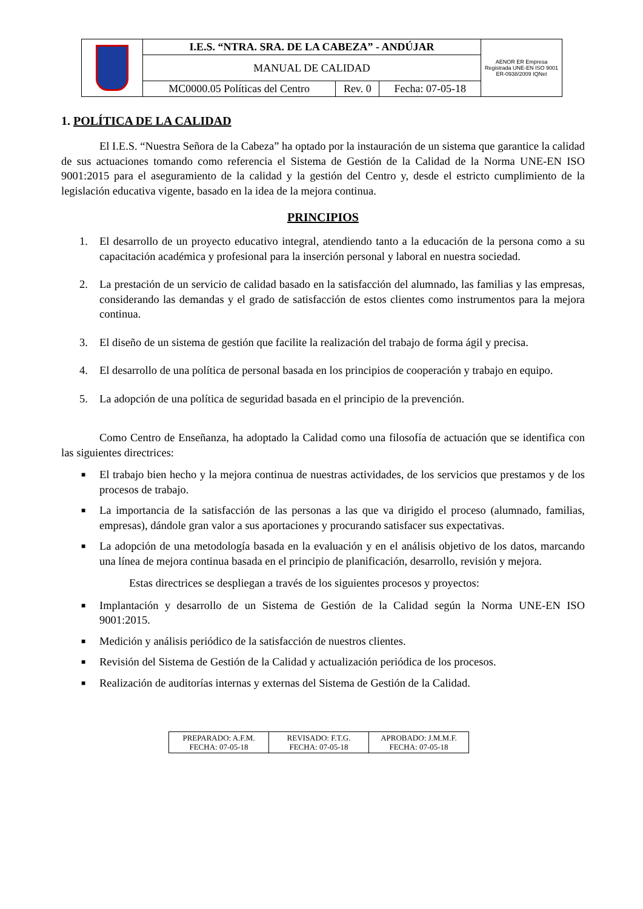| | I.E.S. “NTRA. SRA. DE LA CABEZA” - ANDÚJAR | | | AENOR ER Empresa Registrada UNE-EN ISO 9001 ER-0938/2009 IQNet |
| | MANUAL DE CALIDAD | | | |
| | MC0000.05 Políticas del Centro | Rev. 0 | Fecha: 07-05-18 | |
1. POLÍTICA DE LA CALIDAD
El I.E.S. “Nuestra Señora de la Cabeza” ha optado por la instauración de un sistema que garantice la calidad de sus actuaciones tomando como referencia el Sistema de Gestión de la Calidad de la Norma UNE-EN ISO 9001:2015 para el aseguramiento de la calidad y la gestión del Centro y, desde el estricto cumplimiento de la legislación educativa vigente, basado en la idea de la mejora continua.
PRINCIPIOS
1. El desarrollo de un proyecto educativo integral, atendiendo tanto a la educación de la persona como a su capacitación académica y profesional para la inserción personal y laboral en nuestra sociedad.
2. La prestación de un servicio de calidad basado en la satisfacción del alumnado, las familias y las empresas, considerando las demandas y el grado de satisfacción de estos clientes como instrumentos para la mejora continua.
3. El diseño de un sistema de gestión que facilite la realización del trabajo de forma ágil y precisa.
4. El desarrollo de una política de personal basada en los principios de cooperación y trabajo en equipo.
5. La adopción de una política de seguridad basada en el principio de la prevención.
Como Centro de Enseñanza, ha adoptado la Calidad como una filosofía de actuación que se identifica con las siguientes directrices:
■ El trabajo bien hecho y la mejora continua de nuestras actividades, de los servicios que prestamos y de los procesos de trabajo.
■ La importancia de la satisfacción de las personas a las que va dirigido el proceso (alumnado, familias, empresas), dándole gran valor a sus aportaciones y procurando satisfacer sus expectativas.
■ La adopción de una metodología basada en la evaluación y en el análisis objetivo de los datos, marcando una línea de mejora continua basada en el principio de planificación, desarrollo, revisión y mejora.
Estas directrices se despliegan a través de los siguientes procesos y proyectos:
■ Implantación y desarrollo de un Sistema de Gestión de la Calidad según la Norma UNE-EN ISO 9001:2015.
■ Medición y análisis periódico de la satisfacción de nuestros clientes.
■ Revisión del Sistema de Gestión de la Calidad y actualización periódica de los procesos.
■ Realización de auditorías internas y externas del Sistema de Gestión de la Calidad.
| PREPARADO: A.F.M. FECHA: 07-05-18 | REVISADO: F.T.G. FECHA: 07-05-18 | APROBADO: J.M.M.F. FECHA: 07-05-18 |